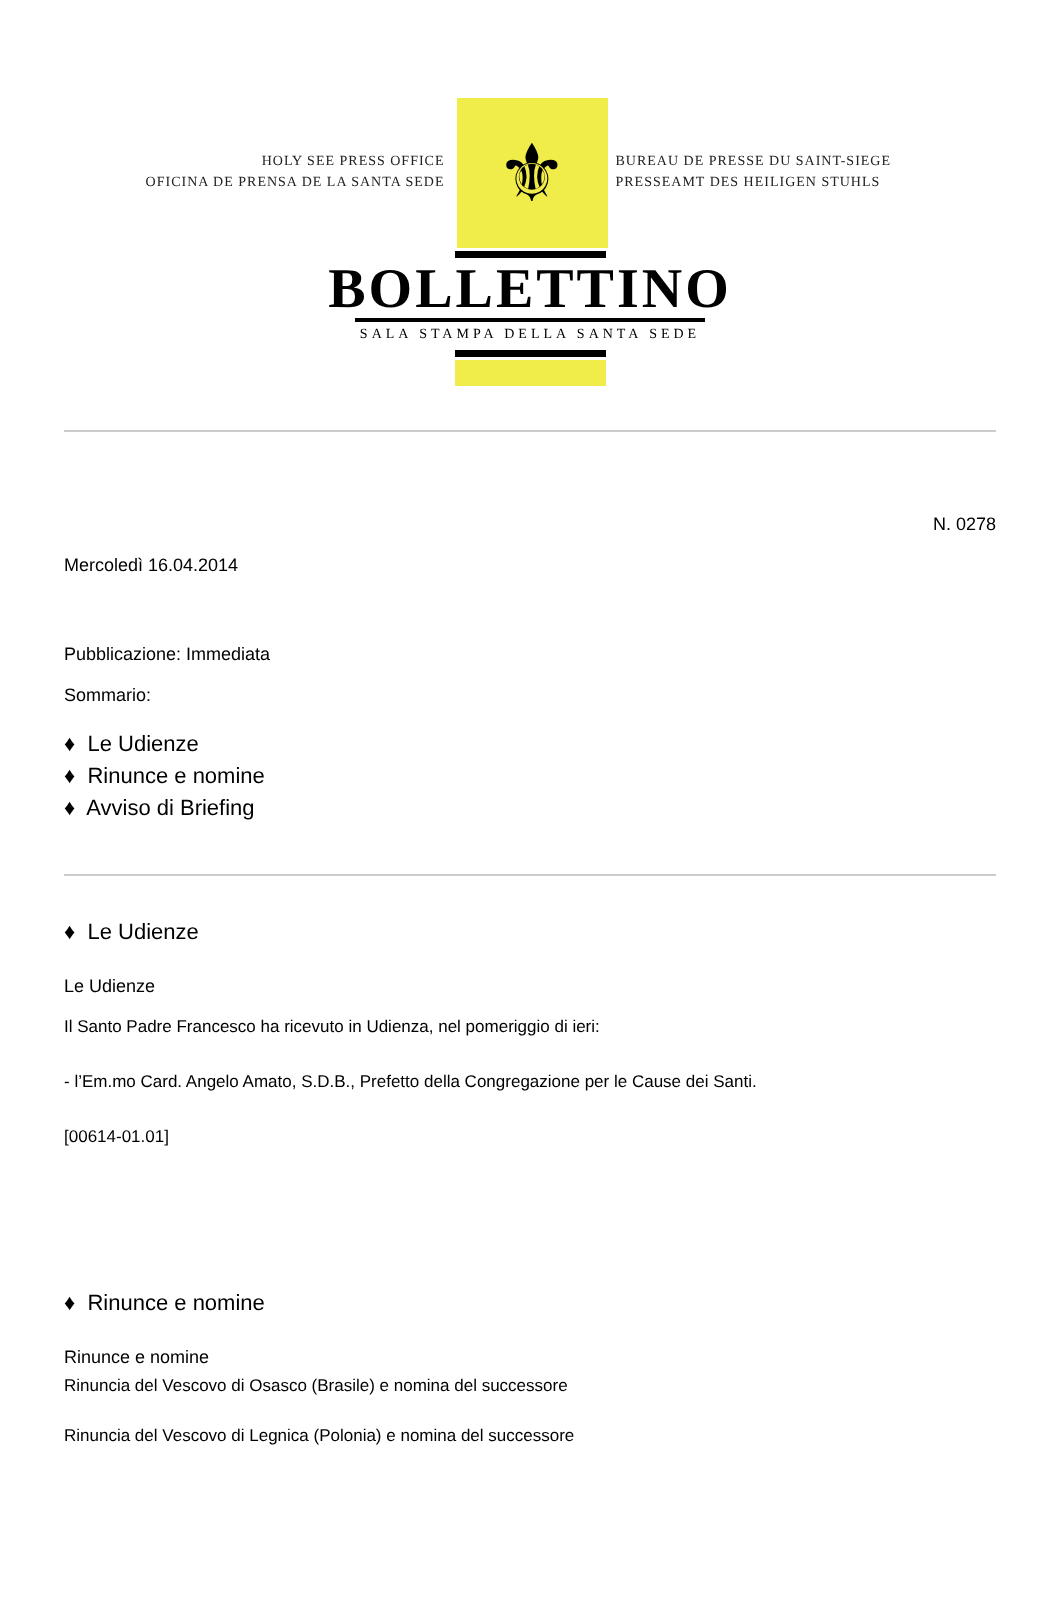HOLY SEE PRESS OFFICE
OFICINA DE PRENSA DE LA SANTA SEDE
⚜
BUREAU DE PRESSE DU SAINT-SIEGE
PRESSEAMT DES HEILIGEN STUHLS
BOLLETTINO
SALA STAMPA DELLA SANTA SEDE
N. 0278
Mercoledì 16.04.2014
Pubblicazione: Immediata
Sommario:
♦ Le Udienze
♦ Rinunce e nomine
♦ Avviso di Briefing
♦ Le Udienze
Le Udienze
Il Santo Padre Francesco ha ricevuto in Udienza, nel pomeriggio di ieri:
- l’Em.mo Card. Angelo Amato, S.D.B., Prefetto della Congregazione per le Cause dei Santi.
[00614-01.01]
♦ Rinunce e nomine
Rinunce e nomine
Rinuncia del Vescovo di Osasco (Brasile) e nomina del successore
Rinuncia del Vescovo di Legnica (Polonia) e nomina del successore